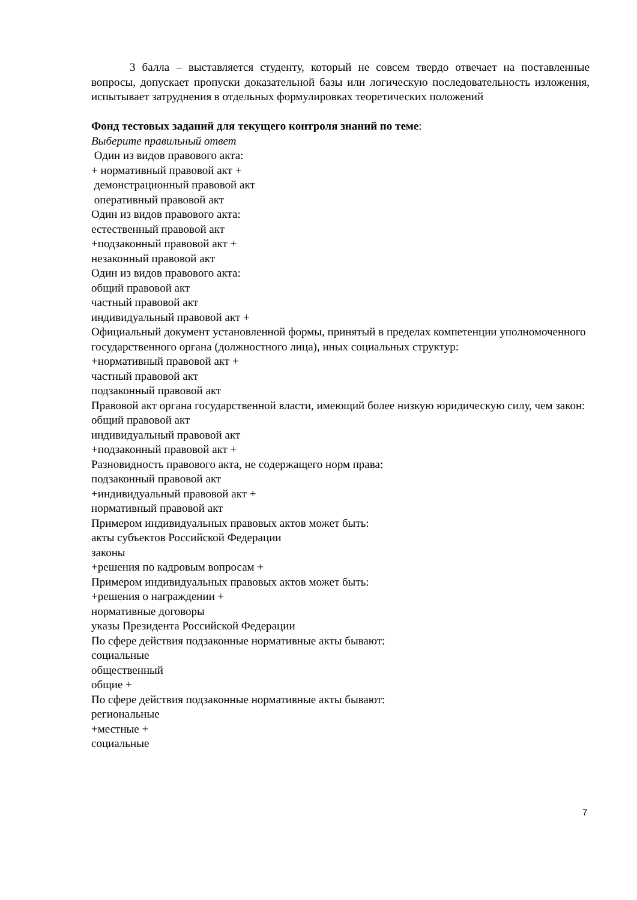3 балла – выставляется студенту, который не совсем твердо отвечает на поставленные вопросы, допускает пропуски доказательной базы или логическую последовательность изложения, испытывает затруднения в отдельных формулировках теоретических положений
Фонд тестовых заданий для текущего контроля знаний по теме:
Выберите правильный ответ
Один из видов правового акта:
+ нормативный правовой акт +
демонстрационный правовой акт
оперативный правовой акт
Один из видов правового акта:
естественный правовой акт
+подзаконный правовой акт +
незаконный правовой акт
Один из видов правового акта:
общий правовой акт
частный правовой акт
индивидуальный правовой акт +
Официальный документ установленной формы, принятый в пределах компетенции уполномоченного государственного органа (должностного лица), иных социальных структур:
+нормативный правовой акт +
частный правовой акт
подзаконный правовой акт
Правовой акт органа государственной власти, имеющий более низкую юридическую силу, чем закон:
общий правовой акт
индивидуальный правовой акт
+подзаконный правовой акт +
Разновидность правового акта, не содержащего норм права:
подзаконный правовой акт
+индивидуальный правовой акт +
нормативный правовой акт
Примером индивидуальных правовых актов может быть:
акты субъектов Российской Федерации
законы
+решения по кадровым вопросам +
Примером индивидуальных правовых актов может быть:
+решения о награждении +
нормативные договоры
указы Президента Российской Федерации
По сфере действия подзаконные нормативные акты бывают:
социальные
общественный
общие +
По сфере действия подзаконные нормативные акты бывают:
региональные
+местные +
социальные
7